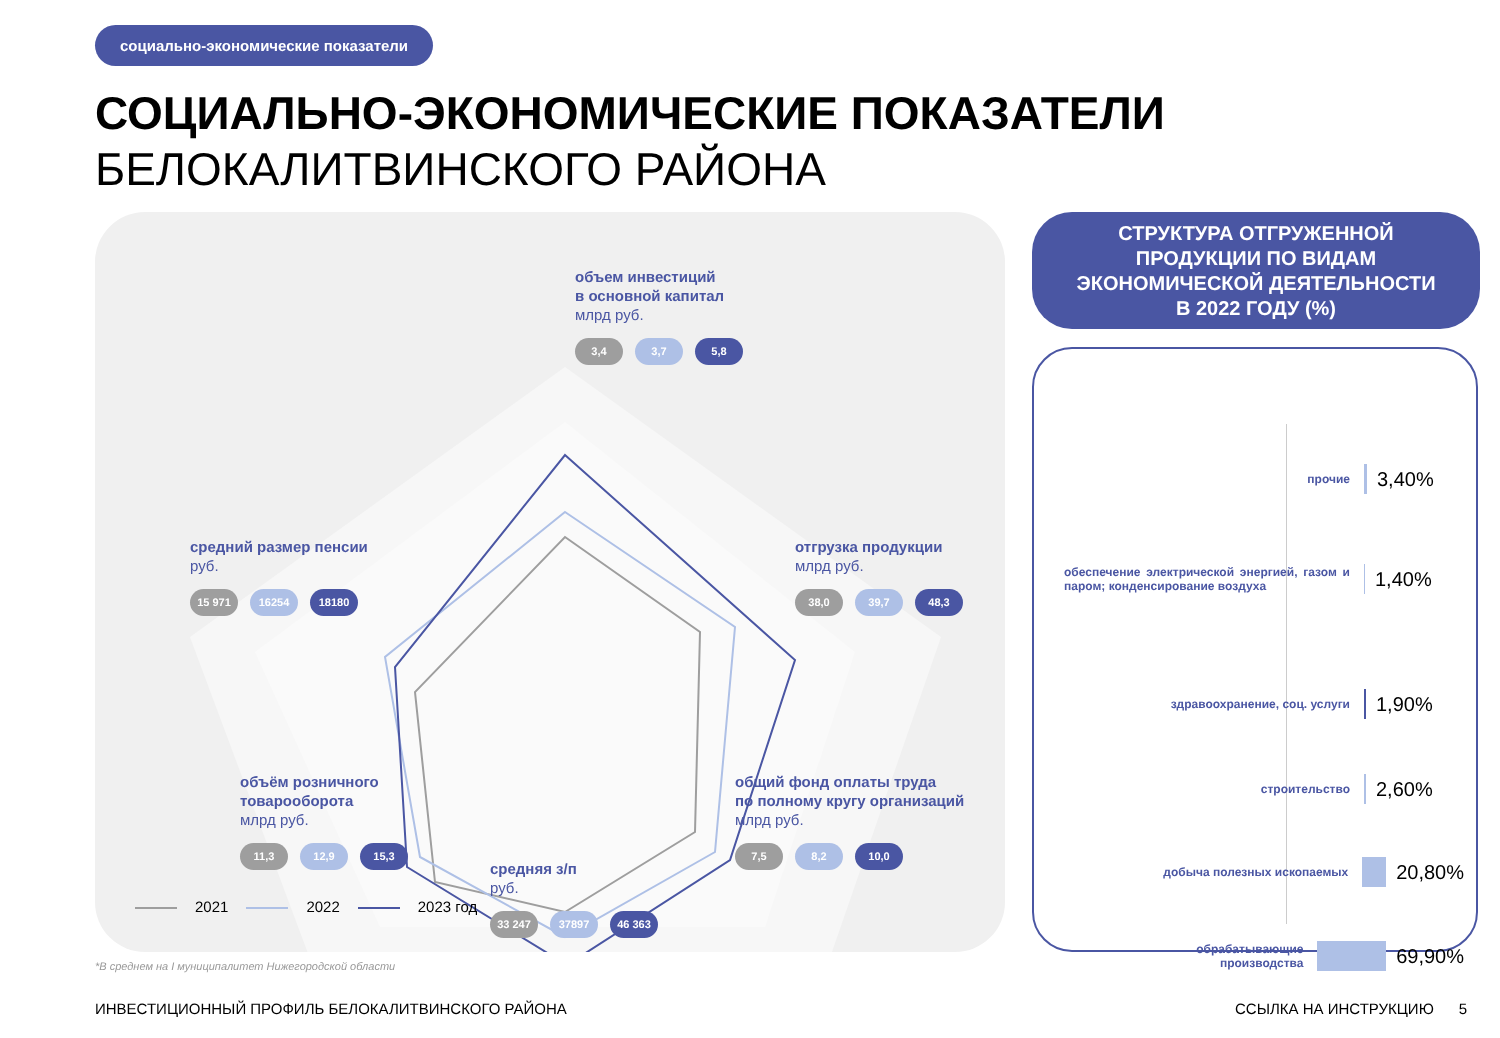социально-экономические показатели
СОЦИАЛЬНО-ЭКОНОМИЧЕСКИЕ ПОКАЗАТЕЛИ
БЕЛОКАЛИТВИНСКОГО РАЙОНА
объем инвестиций
в основной капитал
млрд руб.
3,4 3,7 5,8
средний размер пенсии
руб.
15 971 16254 18180
отгрузка продукции
млрд руб.
38,0 39,7 48,3
объём розничного
товарооборота
млрд руб.
11,3 12,9 15,3
общий фонд оплаты труда
по полному кругу организаций
млрд руб.
7,5 8,2 10,0
средняя з/п
руб.
33 247 37897 46 363
2021 2022 2023 год
СТРУКТУРА ОТГРУЖЕННОЙ
ПРОДУКЦИИ ПО ВИДАМ
ЭКОНОМИЧЕСКОЙ ДЕЯТЕЛЬНОСТИ
В 2022 ГОДУ (%)
прочие 3,40%
обеспечение электрической энергией, газом и паром; конденсирование воздуха 1,40%
здравоохранение, соц. услуги 1,90%
строительство 2,60%
добыча полезных ископаемых 20,80%
обрабатывающие
производства 69,90%
*В среднем на I муниципалитет Нижегородской области
ИНВЕСТИЦИОННЫЙ ПРОФИЛЬ БЕЛОКАЛИТВИНСКОГО РАЙОНА
ССЫЛКА НА ИНСТРУКЦИЮ 5